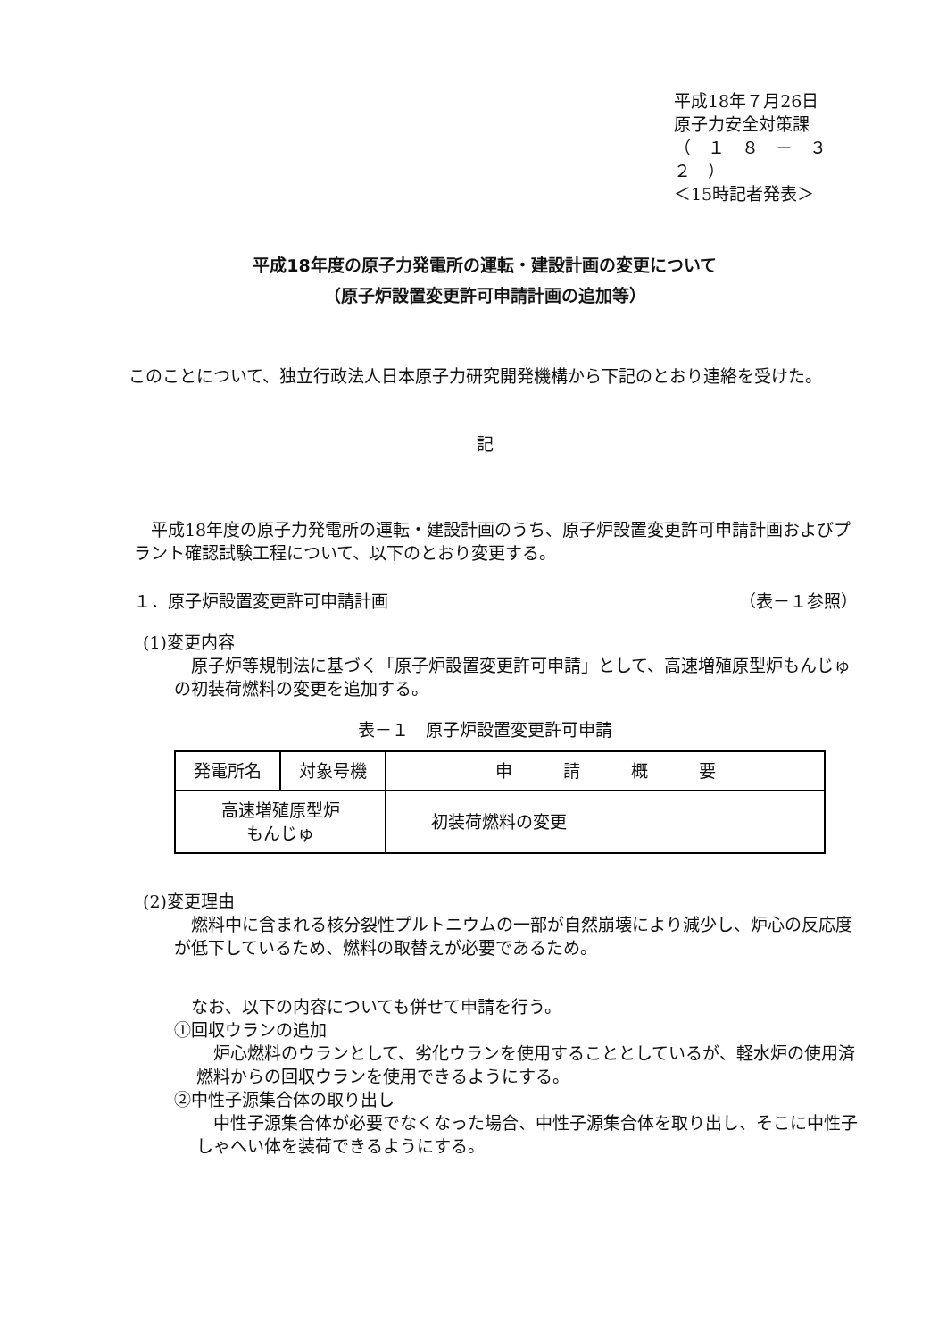平成18年７月26日
原子力安全対策課
（　１　８　－　３　２　）
＜15時記者発表＞
平成18年度の原子力発電所の運転・建設計画の変更について
（原子炉設置変更許可申請計画の追加等）
　このことについて、独立行政法人日本原子力研究開発機構から下記のとおり連絡を受けた。
記
　平成18年度の原子力発電所の運転・建設計画のうち、原子炉設置変更許可申請計画およびプラント確認試験工程について、以下のとおり変更する。
１．原子炉設置変更許可申請計画 （表－１参照）
(1)変更内容
　原子炉等規制法に基づく「原子炉設置変更許可申請」として、高速増殖原型炉もんじゅの初装荷燃料の変更を追加する。
表－１　原子炉設置変更許可申請
| 発電所名 | 対象号機 | 申 請 概 要 |
| 高速増殖原型炉 もんじゅ | | 初装荷燃料の変更 |
(2)変更理由
　燃料中に含まれる核分裂性プルトニウムの一部が自然崩壊により減少し、炉心の反応度が低下しているため、燃料の取替えが必要であるため。
　なお、以下の内容についても併せて申請を行う。
①回収ウランの追加
　炉心燃料のウランとして、劣化ウランを使用することとしているが、軽水炉の使用済燃料からの回収ウランを使用できるようにする。
②中性子源集合体の取り出し
　中性子源集合体が必要でなくなった場合、中性子源集合体を取り出し、そこに中性子しゃへい体を装荷できるようにする。